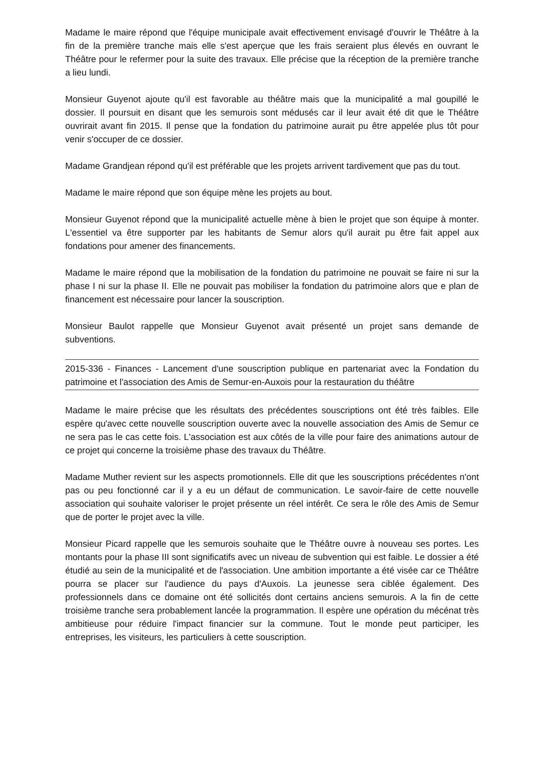Madame le maire répond que l'équipe municipale avait effectivement envisagé d'ouvrir le Théâtre à la fin de la première tranche mais elle s'est aperçue que les frais seraient plus élevés en ouvrant le Théâtre pour le refermer pour la suite des travaux. Elle précise que la réception de la première tranche a lieu lundi.
Monsieur Guyenot ajoute qu'il est favorable au théâtre mais que la municipalité a mal goupillé le dossier. Il poursuit en disant que les semurois sont médusés car il leur avait été dit que le Théâtre ouvrirait avant fin 2015. Il pense que la fondation du patrimoine aurait pu être appelée plus tôt pour venir s'occuper de ce dossier.
Madame Grandjean répond qu'il est préférable que les projets arrivent tardivement que pas du tout.
Madame le maire répond que son équipe mène les projets au bout.
Monsieur Guyenot répond que la municipalité actuelle mène à bien le projet que son équipe à monter. L'essentiel va être supporter par les habitants de Semur alors qu'il aurait pu être fait appel aux fondations pour amener des financements.
Madame le maire répond que la mobilisation de la fondation du patrimoine ne pouvait se faire ni sur la phase I ni sur la phase II. Elle ne pouvait pas mobiliser la fondation du patrimoine alors que e plan de financement est nécessaire pour lancer la souscription.
Monsieur Baulot rappelle que Monsieur Guyenot avait présenté un projet sans demande de subventions.
2015-336 - Finances - Lancement d'une souscription publique en partenariat avec la Fondation du patrimoine et l'association des Amis de Semur-en-Auxois pour la restauration du théâtre
Madame le maire précise que les résultats des précédentes souscriptions ont été très faibles. Elle espère qu'avec cette nouvelle souscription ouverte avec la nouvelle association des Amis de Semur ce ne sera pas le cas cette fois. L'association est aux côtés de la ville pour faire des animations autour de ce projet qui concerne la troisième phase des travaux du Théâtre.
Madame Muther revient sur les aspects promotionnels. Elle dit que les souscriptions précédentes n'ont pas ou peu fonctionné car il y a eu un défaut de communication. Le savoir-faire de cette nouvelle association qui souhaite valoriser le projet présente un réel intérêt. Ce sera le rôle des Amis de Semur que de porter le projet avec la ville.
Monsieur Picard rappelle que les semurois souhaite que le Théâtre ouvre à nouveau ses portes. Les montants pour la phase III sont significatifs avec un niveau de subvention qui est faible. Le dossier a été étudié au sein de la municipalité et de l'association. Une ambition importante a été visée car ce Théâtre pourra se placer sur l'audience du pays d'Auxois. La jeunesse sera ciblée également. Des professionnels dans ce domaine ont été sollicités dont certains anciens semurois. A la fin de cette troisième tranche sera probablement lancée la programmation. Il espère une opération du mécénat très ambitieuse pour réduire l'impact financier sur la commune. Tout le monde peut participer, les entreprises, les visiteurs, les particuliers à cette souscription.